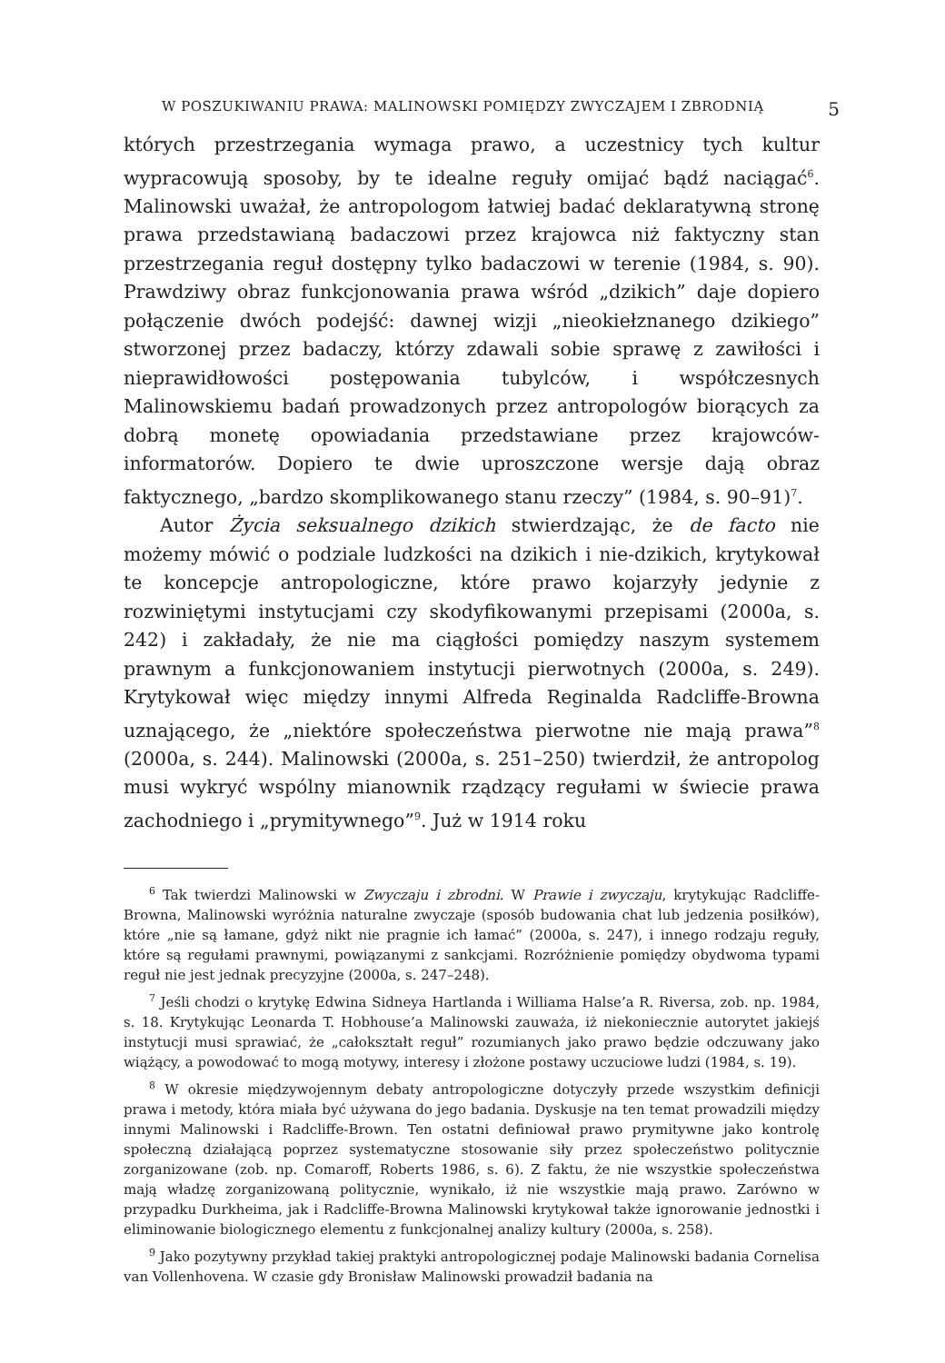W POSZUKIWANIU PRAWA: MALINOWSKI POMIĘDZY ZWYCZAJEM I ZBRODNIĄ 5
których przestrzegania wymaga prawo, a uczestnicy tych kultur wypracowują sposoby, by te idealne reguły omijać bądź naciągać<sup>6</sup>. Malinowski uważał, że antropologom łatwiej badać deklaratywną stronę prawa przedstawianą badaczowi przez krajowca niż faktyczny stan przestrzegania reguł dostępny tylko badaczowi w terenie (1984, s. 90). Prawdziwy obraz funkcjonowania prawa wśród „dzikich” daje dopiero połączenie dwóch podejść: dawnej wizji „nieokiełznanego dzikiego” stworzonej przez badaczy, którzy zdawali sobie sprawę z zawiłości i nieprawidłowości postępowania tubylców, i współczesnych Malinowskiemu badań prowadzonych przez antropologów biorących za dobrą monetę opowiadania przedstawiane przez krajowców-informatorów. Dopiero te dwie uproszczone wersje dają obraz faktycznego, „bardzo skomplikowanego stanu rzeczy” (1984, s. 90–91)<sup>7</sup>.
Autor Życia seksualnego dzikich stwierdzając, że de facto nie możemy mówić o podziale ludzkości na dzikich i nie-dzikich, krytykował te koncepcje antropologiczne, które prawo kojarzyły jedynie z rozwiniętymi instytucjami czy skodyfikowanymi przepisami (2000a, s. 242) i zakładały, że nie ma ciągłości pomiędzy naszym systemem prawnym a funkcjonowaniem instytucji pierwotnych (2000a, s. 249). Krytykował więc między innymi Alfreda Reginalda Radcliffe-Browna uznającego, że „niektóre społeczeństwa pierwotne nie mają prawa”<sup>8</sup> (2000a, s. 244). Malinowski (2000a, s. 251–250) twierdził, że antropolog musi wykryć wspólny mianownik rządzący regułami w świecie prawa zachodniego i „prymitywnego”<sup>9</sup>. Już w 1914 roku
<sup>6</sup> Tak twierdzi Malinowski w Zwyczaju i zbrodni. W Prawie i zwyczaju, krytykując Radcliffe-Browna, Malinowski wyróżnia naturalne zwyczaje (sposób budowania chat lub jedzenia posiłków), które „nie są łamane, gdyż nikt nie pragnie ich łamać” (2000a, s. 247), i innego rodzaju reguły, które są regułami prawnymi, powiązanymi z sankcjami. Rozróżnienie pomiędzy obydwoma typami reguł nie jest jednak precyzyjne (2000a, s. 247–248).
<sup>7</sup> Jeśli chodzi o krytykę Edwina Sidneya Hartlanda i Williama Halse’a R. Riversa, zob. np. 1984, s. 18. Krytykując Leonarda T. Hobhouse’a Malinowski zauważa, iż niekoniecznie autorytet jakiejś instytucji musi sprawiać, że „całokształt reguł” rozumianych jako prawo będzie odczuwany jako wiążący, a powodować to mogą motywy, interesy i złożone postawy uczuciowe ludzi (1984, s. 19).
<sup>8</sup> W okresie międzywojennym debaty antropologiczne dotyczyły przede wszystkim definicji prawa i metody, która miała być używana do jego badania. Dyskusje na ten temat prowadzili między innymi Malinowski i Radcliffe-Brown. Ten ostatni definiował prawo prymitywne jako kontrolę społeczną działającą poprzez systematyczne stosowanie siły przez społeczeństwo politycznie zorganizowane (zob. np. Comaroff, Roberts 1986, s. 6). Z faktu, że nie wszystkie społeczeństwa mają władzę zorganizowaną politycznie, wynikało, iż nie wszystkie mają prawo. Zarówno w przypadku Durkheima, jak i Radcliffe-Browna Malinowski krytykował także ignorowanie jednostki i eliminowanie biologicznego elementu z funkcjonalnej analizy kultury (2000a, s. 258).
<sup>9</sup> Jako pozytywny przykład takiej praktyki antropologicznej podaje Malinowski badania Cornelisa van Vollenhovena. W czasie gdy Bronisław Malinowski prowadził badania na